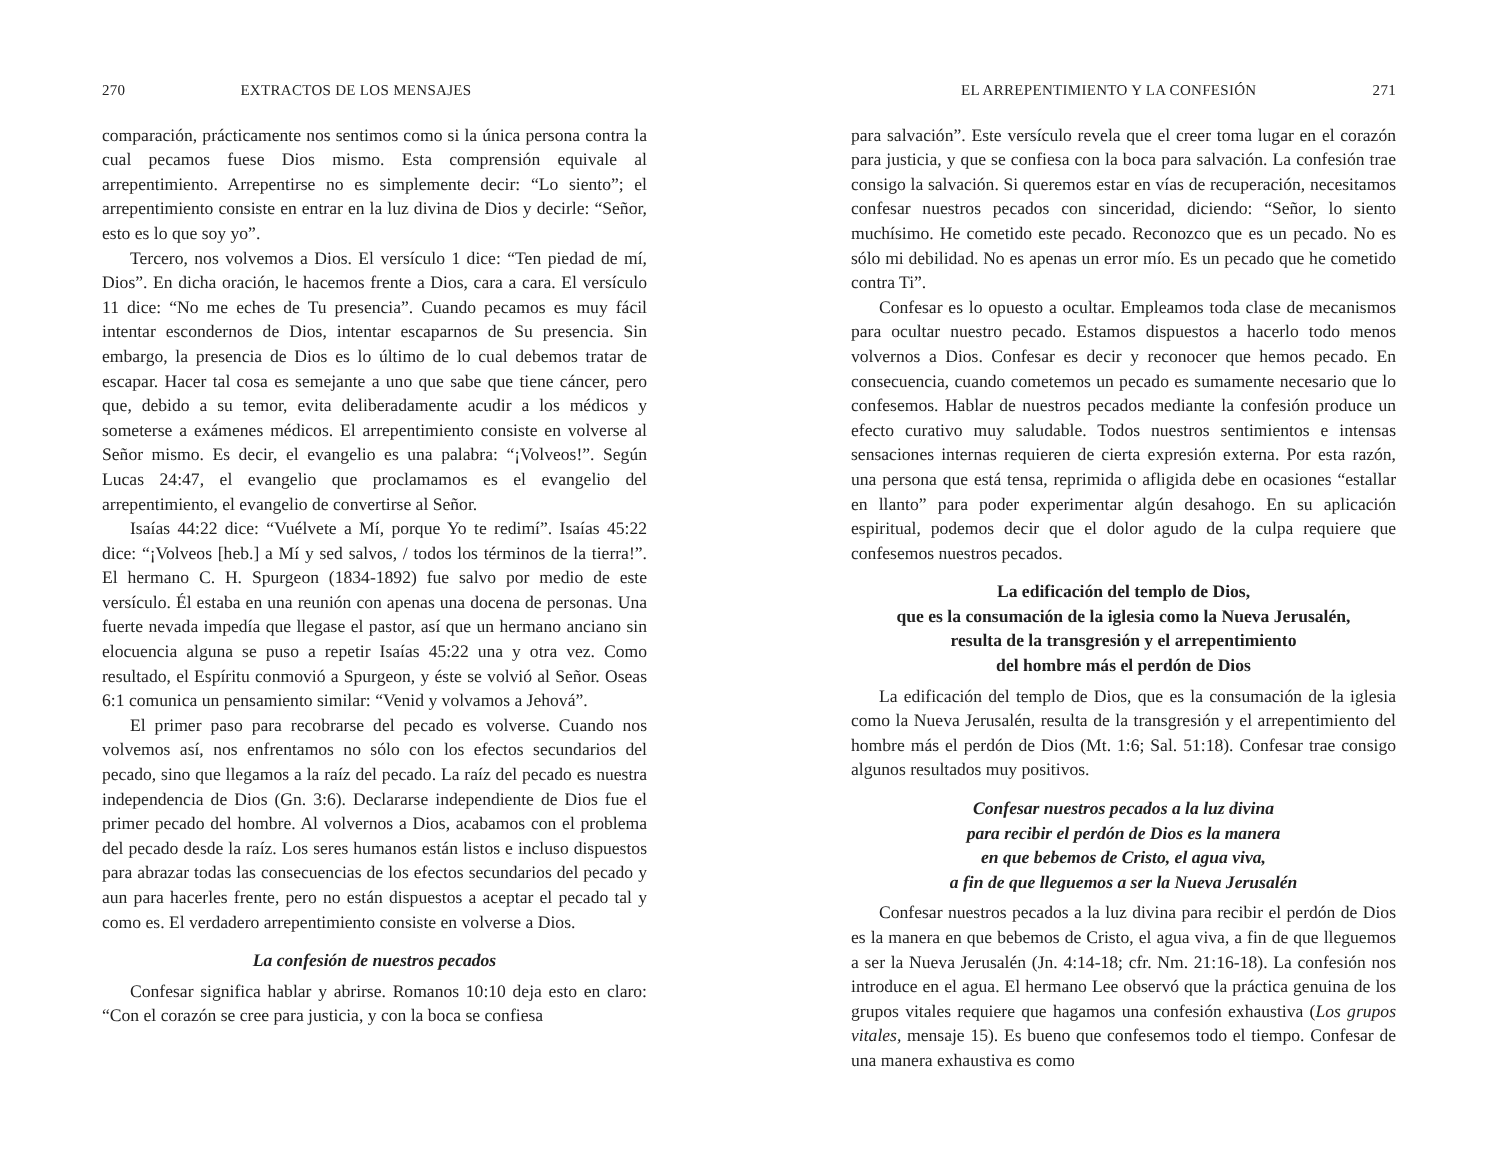270 EXTRACTOS DE LOS MENSAJES
comparación, prácticamente nos sentimos como si la única persona contra la cual pecamos fuese Dios mismo. Esta comprensión equivale al arrepentimiento. Arrepentirse no es simplemente decir: “Lo siento”; el arrepentimiento consiste en entrar en la luz divina de Dios y decirle: “Señor, esto es lo que soy yo”.
Tercero, nos volvemos a Dios. El versículo 1 dice: “Ten piedad de mí, Dios”. En dicha oración, le hacemos frente a Dios, cara a cara. El versículo 11 dice: “No me eches de Tu presencia”. Cuando pecamos es muy fácil intentar escondernos de Dios, intentar escaparnos de Su presencia. Sin embargo, la presencia de Dios es lo último de lo cual debemos tratar de escapar. Hacer tal cosa es semejante a uno que sabe que tiene cáncer, pero que, debido a su temor, evita deliberadamente acudir a los médicos y someterse a exámenes médicos. El arrepentimiento consiste en volverse al Señor mismo. Es decir, el evangelio es una palabra: “¡Volveos!”. Según Lucas 24:47, el evangelio que proclamamos es el evangelio del arrepentimiento, el evangelio de convertirse al Señor.
Isaías 44:22 dice: “Vuélvete a Mí, porque Yo te redimí”. Isaías 45:22 dice: “¡Volveos [heb.] a Mí y sed salvos, / todos los términos de la tierra!”. El hermano C. H. Spurgeon (1834-1892) fue salvo por medio de este versículo. Él estaba en una reunión con apenas una docena de personas. Una fuerte nevada impedía que llegase el pastor, así que un hermano anciano sin elocuencia alguna se puso a repetir Isaías 45:22 una y otra vez. Como resultado, el Espíritu conmovió a Spurgeon, y éste se volvió al Señor. Oseas 6:1 comunica un pensamiento similar: “Venid y volvamos a Jehová”.
El primer paso para recobrarse del pecado es volverse. Cuando nos volvemos así, nos enfrentamos no sólo con los efectos secundarios del pecado, sino que llegamos a la raíz del pecado. La raíz del pecado es nuestra independencia de Dios (Gn. 3:6). Declararse independiente de Dios fue el primer pecado del hombre. Al volvernos a Dios, acabamos con el problema del pecado desde la raíz. Los seres humanos están listos e incluso dispuestos para abrazar todas las consecuencias de los efectos secundarios del pecado y aun para hacerles frente, pero no están dispuestos a aceptar el pecado tal y como es. El verdadero arrepentimiento consiste en volverse a Dios.
La confesión de nuestros pecados
Confesar significa hablar y abrirse. Romanos 10:10 deja esto en claro: “Con el corazón se cree para justicia, y con la boca se confiesa
EL ARREPENTIMIENTO Y LA CONFESIÓN 271
para salvación”. Este versículo revela que el creer toma lugar en el corazón para justicia, y que se confiesa con la boca para salvación. La confesión trae consigo la salvación. Si queremos estar en vías de recuperación, necesitamos confesar nuestros pecados con sinceridad, diciendo: “Señor, lo siento muchísimo. He cometido este pecado. Reconozco que es un pecado. No es sólo mi debilidad. No es apenas un error mío. Es un pecado que he cometido contra Ti”.
Confesar es lo opuesto a ocultar. Empleamos toda clase de mecanismos para ocultar nuestro pecado. Estamos dispuestos a hacerlo todo menos volvernos a Dios. Confesar es decir y reconocer que hemos pecado. En consecuencia, cuando cometemos un pecado es sumamente necesario que lo confesemos. Hablar de nuestros pecados mediante la confesión produce un efecto curativo muy saludable. Todos nuestros sentimientos e intensas sensaciones internas requieren de cierta expresión externa. Por esta razón, una persona que está tensa, reprimida o afligida debe en ocasiones “estallar en llanto” para poder experimentar algún desahogo. En su aplicación espiritual, podemos decir que el dolor agudo de la culpa requiere que confesemos nuestros pecados.
La edificación del templo de Dios,
que es la consumación de la iglesia como la Nueva Jerusalén,
resulta de la transgresión y el arrepentimiento
del hombre más el perdón de Dios
La edificación del templo de Dios, que es la consumación de la iglesia como la Nueva Jerusalén, resulta de la transgresión y el arrepentimiento del hombre más el perdón de Dios (Mt. 1:6; Sal. 51:18). Confesar trae consigo algunos resultados muy positivos.
Confesar nuestros pecados a la luz divina
para recibir el perdón de Dios es la manera
en que bebemos de Cristo, el agua viva,
a fin de que lleguemos a ser la Nueva Jerusalén
Confesar nuestros pecados a la luz divina para recibir el perdón de Dios es la manera en que bebemos de Cristo, el agua viva, a fin de que lleguemos a ser la Nueva Jerusalén (Jn. 4:14-18; cfr. Nm. 21:16-18). La confesión nos introduce en el agua. El hermano Lee observó que la práctica genuina de los grupos vitales requiere que hagamos una confesión exhaustiva (Los grupos vitales, mensaje 15). Es bueno que confesemos todo el tiempo. Confesar de una manera exhaustiva es como